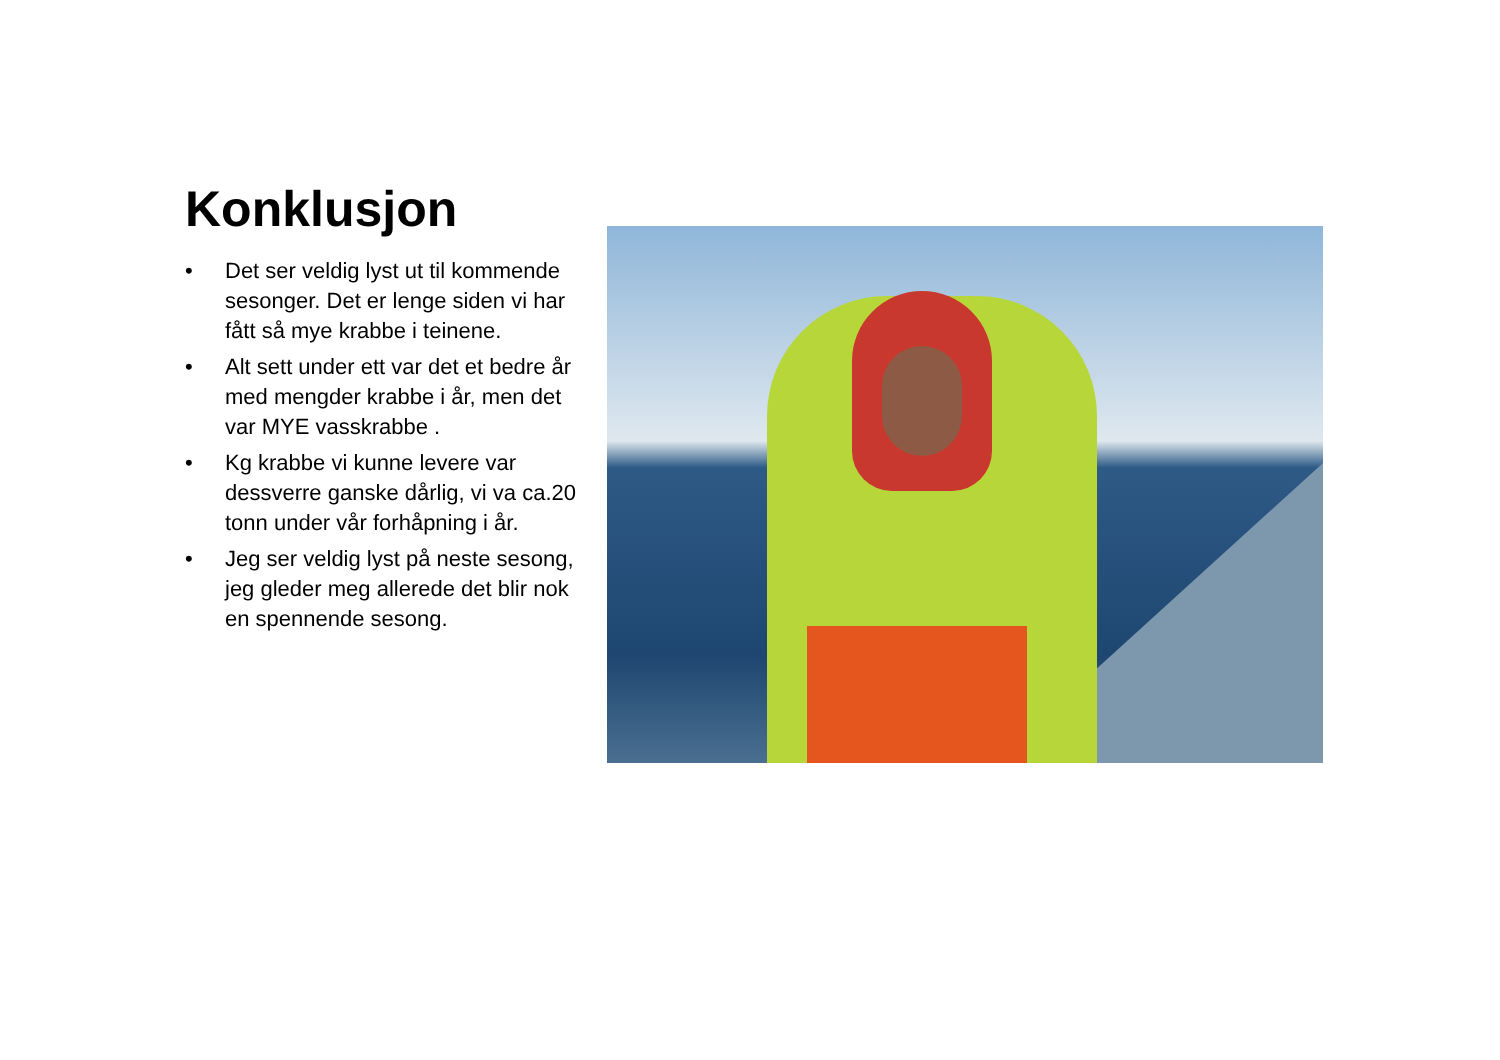Konklusjon
• Det ser veldig lyst ut til kommende sesonger. Det er lenge siden vi har fått så mye krabbe i teinene.
• Alt sett under ett var det et bedre år med mengder krabbe i år, men det var MYE vasskrabbe .
• Kg krabbe vi kunne levere var dessverre ganske dårlig, vi va ca.20 tonn under vår forhåpning i år.
• Jeg ser veldig lyst på neste sesong, jeg gleder meg allerede det blir nok en spennende sesong.